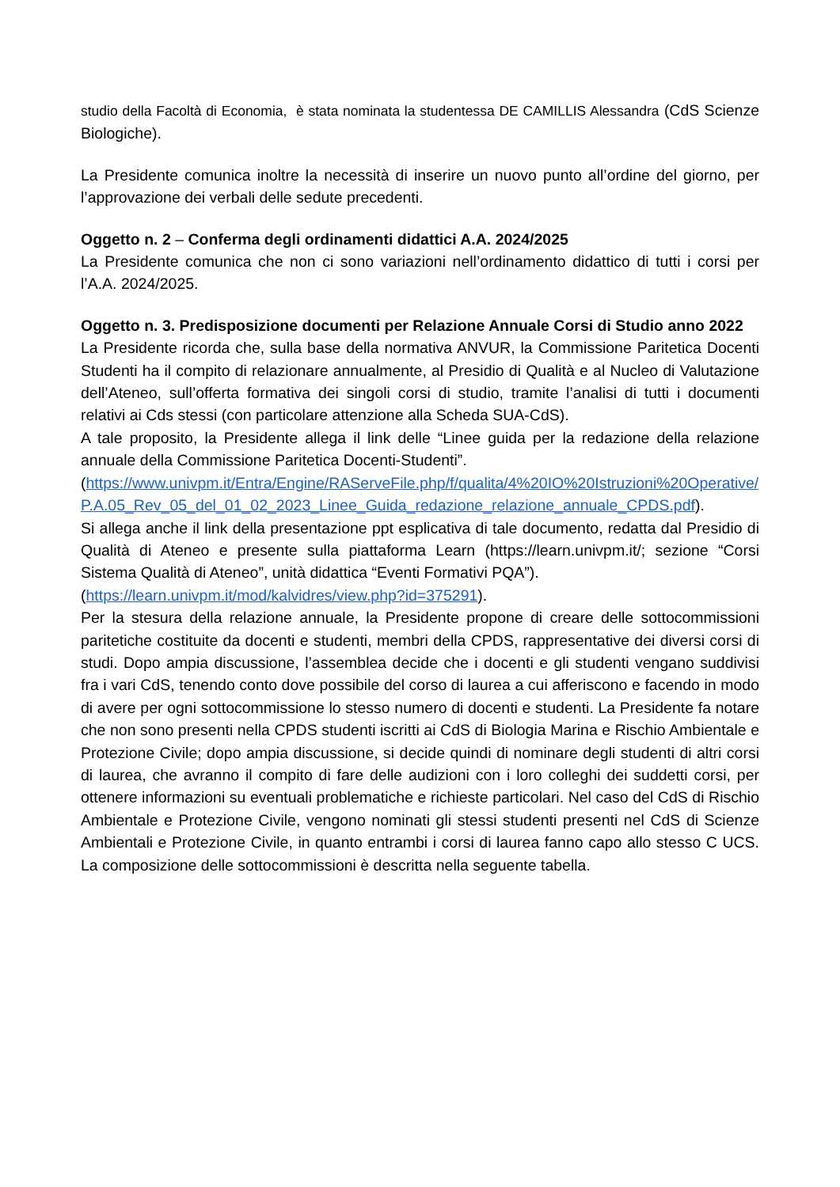studio della Facoltà di Economia, è stata nominata la studentessa DE CAMILLIS Alessandra (CdS Scienze Biologiche).
La Presidente comunica inoltre la necessità di inserire un nuovo punto all’ordine del giorno, per l’approvazione dei verbali delle sedute precedenti.
Oggetto n. 2 – Conferma degli ordinamenti didattici A.A. 2024/2025
La Presidente comunica che non ci sono variazioni nell’ordinamento didattico di tutti i corsi per l’A.A. 2024/2025.
Oggetto n. 3. Predisposizione documenti per Relazione Annuale Corsi di Studio anno 2022
La Presidente ricorda che, sulla base della normativa ANVUR, la Commissione Paritetica Docenti Studenti ha il compito di relazionare annualmente, al Presidio di Qualità e al Nucleo di Valutazione dell’Ateneo, sull’offerta formativa dei singoli corsi di studio, tramite l’analisi di tutti i documenti relativi ai Cds stessi (con particolare attenzione alla Scheda SUA-CdS).
A tale proposito, la Presidente allega il link delle “Linee guida per la redazione della relazione annuale della Commissione Paritetica Docenti-Studenti”.
(https://www.univpm.it/Entra/Engine/RAServeFile.php/f/qualita/4%20IO%20Istruzioni%20Operative/P.A.05_Rev_05_del_01_02_2023_Linee_Guida_redazione_relazione_annuale_CPDS.pdf).
Si allega anche il link della presentazione ppt esplicativa di tale documento, redatta dal Presidio di Qualità di Ateneo e presente sulla piattaforma Learn (https://learn.univpm.it/; sezione “Corsi Sistema Qualità di Ateneo”, unità didattica “Eventi Formativi PQA”).
(https://learn.univpm.it/mod/kalvidres/view.php?id=375291).
Per la stesura della relazione annuale, la Presidente propone di creare delle sottocommissioni paritetiche costituite da docenti e studenti, membri della CPDS, rappresentative dei diversi corsi di studi. Dopo ampia discussione, l’assemblea decide che i docenti e gli studenti vengano suddivisi fra i vari CdS, tenendo conto dove possibile del corso di laurea a cui afferiscono e facendo in modo di avere per ogni sottocommissione lo stesso numero di docenti e studenti. La Presidente fa notare che non sono presenti nella CPDS studenti iscritti ai CdS di Biologia Marina e Rischio Ambientale e Protezione Civile; dopo ampia discussione, si decide quindi di nominare degli studenti di altri corsi di laurea, che avranno il compito di fare delle audizioni con i loro colleghi dei suddetti corsi, per ottenere informazioni su eventuali problematiche e richieste particolari. Nel caso del CdS di Rischio Ambientale e Protezione Civile, vengono nominati gli stessi studenti presenti nel CdS di Scienze Ambientali e Protezione Civile, in quanto entrambi i corsi di laurea fanno capo allo stesso C UCS. La composizione delle sottocommissioni è descritta nella seguente tabella.